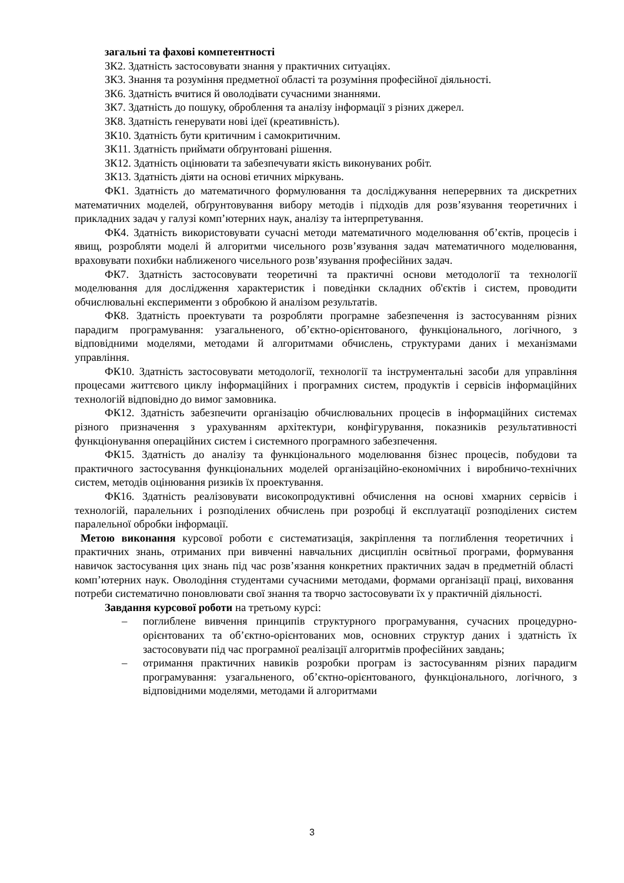загальні та фахові компетентності
ЗК2. Здатність застосовувати знання у практичних ситуаціях.
ЗК3. Знання та розуміння предметної області та розуміння професійної діяльності.
ЗК6. Здатність вчитися й оволодівати сучасними знаннями.
ЗК7. Здатність до пошуку, оброблення та аналізу інформації з різних джерел.
ЗК8. Здатність генерувати нові ідеї (креативність).
ЗК10. Здатність бути критичним і самокритичним.
ЗК11. Здатність приймати обґрунтовані рішення.
ЗК12. Здатність оцінювати та забезпечувати якість виконуваних робіт.
ЗК13. Здатність діяти на основі етичних міркувань.
ФК1. Здатність до математичного формулювання та досліджування неперервних та дискретних математичних моделей, обґрунтовування вибору методів і підходів для розв’язування теоретичних і прикладних задач у галузі комп’ютерних наук, аналізу та інтерпретування.
ФК4. Здатність використовувати сучасні методи математичного моделювання об’єктів, процесів і явищ, розробляти моделі й алгоритми чисельного розв’язування задач математичного моделювання, враховувати похибки наближеного чисельного розв’язування професійних задач.
ФК7. Здатність застосовувати теоретичні та практичні основи методології та технології моделювання для дослідження характеристик і поведінки складних об'єктів і систем, проводити обчислювальні експерименти з обробкою й аналізом результатів.
ФК8. Здатність проектувати та розробляти програмне забезпечення із застосуванням різних парадигм програмування: узагальненого, об’єктно-орієнтованого, функціонального, логічного, з відповідними моделями, методами й алгоритмами обчислень, структурами даних і механізмами управління.
ФК10. Здатність застосовувати методології, технології та інструментальні засоби для управління процесами життєвого циклу інформаційних і програмних систем, продуктів і сервісів інформаційних технологій відповідно до вимог замовника.
ФК12. Здатність забезпечити організацію обчислювальних процесів в інформаційних системах різного призначення з урахуванням архітектури, конфігурування, показників результативності функціонування операційних систем і системного програмного забезпечення.
ФК15. Здатність до аналізу та функціонального моделювання бізнес процесів, побудови та практичного застосування функціональних моделей організаційно-економічних і виробничо-технічних систем, методів оцінювання ризиків їх проектування.
ФК16. Здатність реалізовувати високопродуктивні обчислення на основі хмарних сервісів і технологій, паралельних і розподілених обчислень при розробці й експлуатації розподілених систем паралельної обробки інформації.
Метою виконання курсової роботи є систематизація, закріплення та поглиблення теоретичних і практичних знань, отриманих при вивченні навчальних дисциплін освітньої програми, формування навичок застосування цих знань під час розв’язання конкретних практичних задач в предметній області комп’ютерних наук. Оволодіння студентами сучасними методами, формами організації праці, виховання потреби систематично поновлювати свої знання та творчо застосовувати їх у практичній діяльності.
Завдання курсової роботи на третьому курсі:
– поглиблене вивчення принципів структурного програмування, сучасних процедурно-орієнтованих та об’єктно-орієнтованих мов, основних структур даних і здатність їх застосовувати під час програмної реалізації алгоритмів професійних завдань;
– отримання практичних навиків розробки програм із застосуванням різних парадигм програмування: узагальненого, об’єктно-орієнтованого, функціонального, логічного, з відповідними моделями, методами й алгоритмами
3